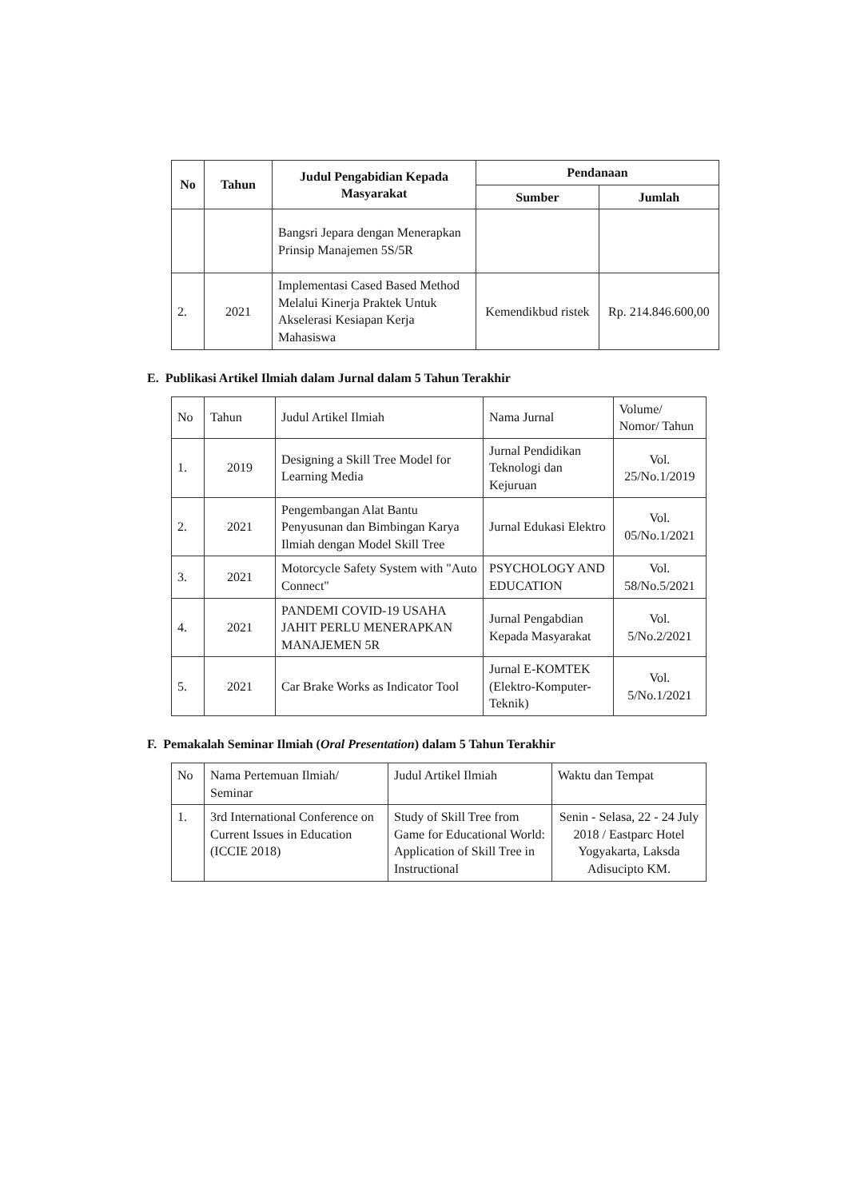| No | Tahun | Judul Pengabidian Kepada Masyarakat | Pendanaan | |
| --- | --- | --- | --- | --- |
| | | | Sumber | Jumlah |
| | | Bangsri Jepara dengan Menerapkan Prinsip Manajemen 5S/5R | | |
| 2. | 2021 | Implementasi Cased Based Method Melalui Kinerja Praktek Untuk Akselerasi Kesiapan Kerja Mahasiswa | Kemendikbud ristek | Rp. 214.846.600,00 |
E. Publikasi Artikel Ilmiah dalam Jurnal dalam 5 Tahun Terakhir
| No | Tahun | Judul Artikel Ilmiah | Nama Jurnal | Volume/ Nomor/ Tahun |
| --- | --- | --- | --- | --- |
| 1. | 2019 | Designing a Skill Tree Model for Learning Media | Jurnal Pendidikan Teknologi dan Kejuruan | Vol. 25/No.1/2019 |
| 2. | 2021 | Pengembangan Alat Bantu Penyusunan dan Bimbingan Karya Ilmiah dengan Model Skill Tree | Jurnal Edukasi Elektro | Vol. 05/No.1/2021 |
| 3. | 2021 | Motorcycle Safety System with "Auto Connect" | PSYCHOLOGY AND EDUCATION | Vol. 58/No.5/2021 |
| 4. | 2021 | PANDEMI COVID-19 USAHA JAHIT PERLU MENERAPKAN MANAJEMEN 5R | Jurnal Pengabdian Kepada Masyarakat | Vol. 5/No.2/2021 |
| 5. | 2021 | Car Brake Works as Indicator Tool | Jurnal E-KOMTEK (Elektro-Komputer-Teknik) | Vol. 5/No.1/2021 |
F. Pemakalah Seminar Ilmiah (Oral Presentation) dalam 5 Tahun Terakhir
| No | Nama Pertemuan Ilmiah/ Seminar | Judul Artikel Ilmiah | Waktu dan Tempat |
| --- | --- | --- | --- |
| 1. | 3rd International Conference on Current Issues in Education (ICCIE 2018) | Study of Skill Tree from Game for Educational World: Application of Skill Tree in Instructional | Senin - Selasa, 22 - 24 July 2018 / Eastparc Hotel Yogyakarta, Laksda Adisucipto KM. |